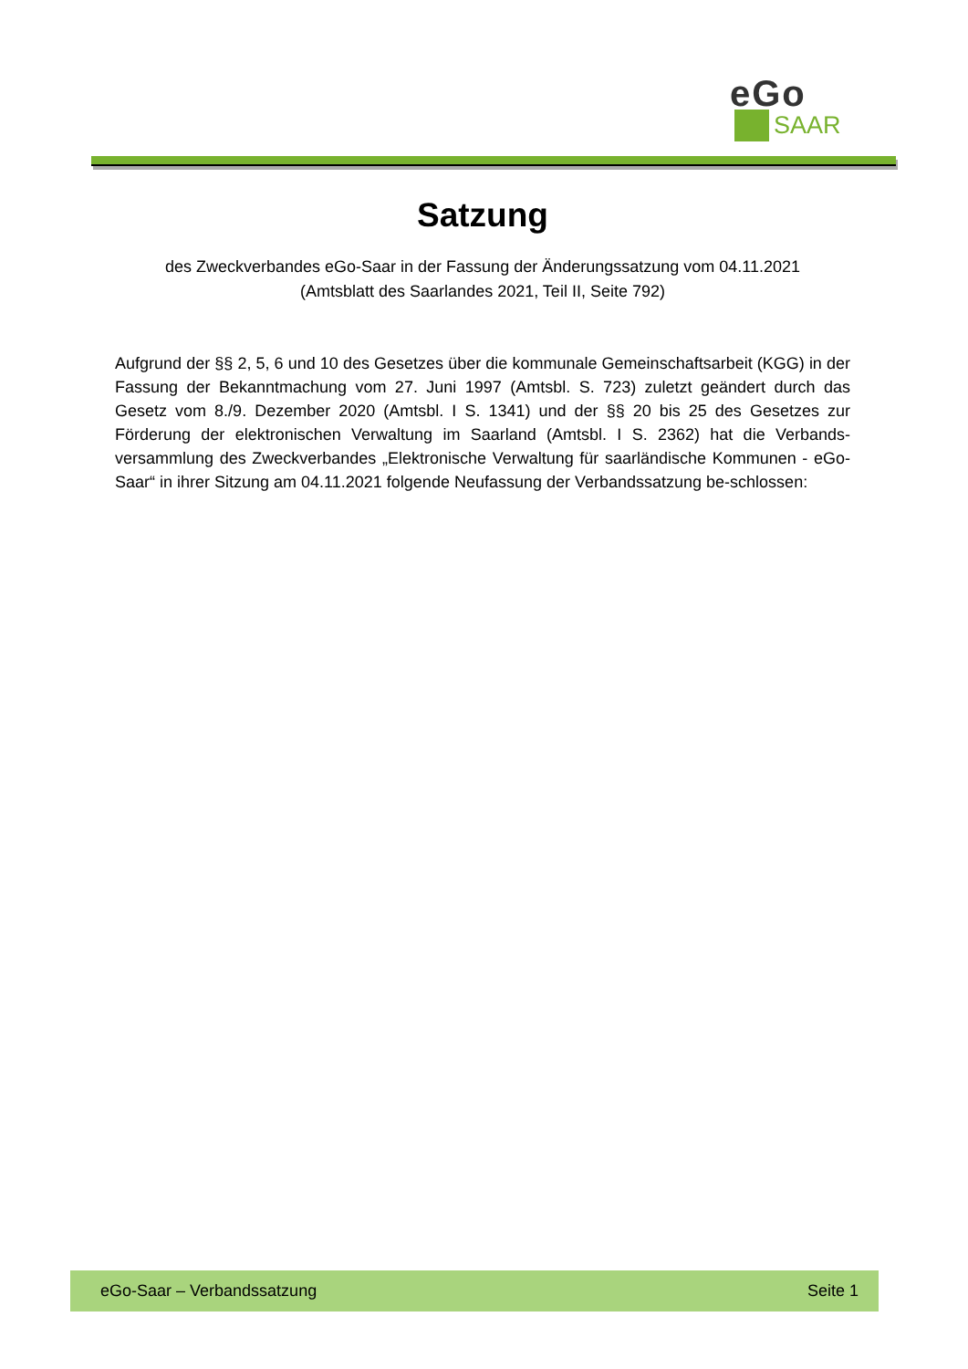eGo
SAAR
Satzung
des Zweckverbandes eGo-Saar in der Fassung der Änderungssatzung vom 04.11.2021
(Amtsblatt des Saarlandes 2021, Teil II, Seite 792)
Aufgrund der §§ 2, 5, 6 und 10 des Gesetzes über die kommunale Gemeinschaftsarbeit (KGG) in der Fassung der Bekanntmachung vom 27. Juni 1997 (Amtsbl. S. 723) zuletzt geändert durch das Gesetz vom 8./9. Dezember 2020 (Amtsbl. I S. 1341) und der §§ 20 bis 25 des Gesetzes zur Förderung der elektronischen Verwaltung im Saarland (Amtsbl. I S. 2362) hat die Verbands-versammlung des Zweckverbandes „Elektronische Verwaltung für saarländische Kommunen - eGo-Saar“ in ihrer Sitzung am 04.11.2021 folgende Neufassung der Verbandssatzung be-schlossen:
eGo-Saar – Verbandssatzung Seite 1